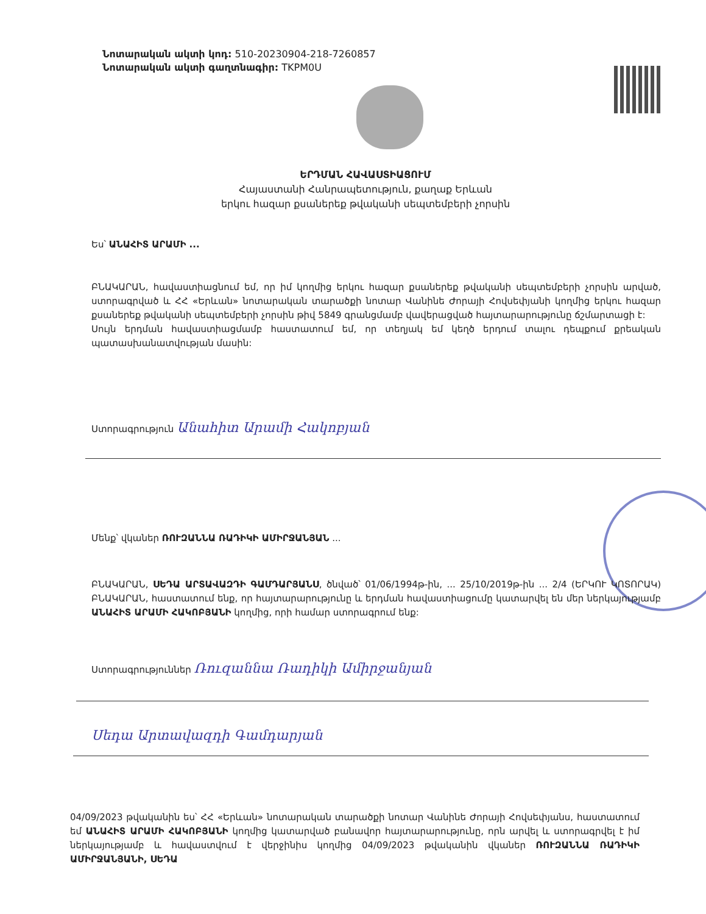Նոտարական ակտի կոդ: 510-20230904-218-7260857
Նոտարական ակտի գաղտնագիր: TKPM0U
ԵՐԴՄԱՆ ՀԱՎԱՍՏԻԱՑՈՒՄ
Հայաստանի Հանրապետություն, քաղաք Երևան
երկու հազար քսաներեք թվականի սեպտեմբերի չորսին
Ես՝ ԱՆԱՀԻՏ ԱՐԱՄԻ ...
ԲՆԱԿԱՐԱՆ, հավաստիացնում եմ, որ իմ կողմից երկու հազար քսաներեք թվականի սեպտեմբերի չորսին արված, ստորագրված և ՀՀ «Երևան» նոտարական տարածքի նոտար Վանինե Ժորայի Հովսեփյանի կողմից երկու հազար քսաներեք թվականի սեպտեմբերի չորսին թիվ 5849 գրանցմամբ վավերացված հայտարարությունը ճշմարտացի է:
Սույն երդման հավաստիացմամբ հաստատում եմ, որ տեղյակ եմ կեղծ երդում տալու դեպքում քրեական պատասխանատվության մասին:
Ստորագրություն Անահիտ Արամի Հակոբյան
Մենք՝ վկաներ ՌՈՒԶԱՆՆԱ ՌԱԴԻԿԻ ԱՄԻՐՋԱՆՅԱՆ ...
ԲՆԱԿԱՐԱՆ, ՍԵԴԱ ԱՐՏԱՎԱԶԴԻ ԳԱՄԴԱՐՅԱՆՍ, ծնված՝ 01/06/1994թ-ին, ... 25/10/2019թ-ին ... 2/4 (ԵՐԿՈՒ ԿՈՏՈՐԱԿ) ԲՆԱԿԱՐԱՆ, հաստատում ենք, որ հայտարարությունը և երդման հավաստիացումը կատարվել են մեր ներկայությամբ ԱՆԱՀԻՏ ԱՐԱՄԻ ՀԱԿՈԲՅԱՆԻ կողմից, որի համար ստորագրում ենք:
Ստորագրություններ Ռուզաննա Ռադիկի Ամիրջանյան
Սեդա Արտավազդի Գամդարյան
04/09/2023 թվականին ես՝ ՀՀ «Երևան» նոտարական տարածքի նոտար Վանինե Ժորայի Հովսեփյանս, հաստատում եմ ԱՆԱՀԻՏ ԱՐԱՄԻ ՀԱԿՈԲՅԱՆԻ կողմից կատարված բանավոր հայտարարությունը, որն արվել և ստորագրվել է իմ ներկայությամբ և հավաստվում է վերջինիս կողմից 04/09/2023 թվականին վկաներ ՌՈՒԶԱՆՆԱ ՌԱԴԻԿԻ ԱՄԻՐՋԱՆՅԱՆԻ, ՍԵԴԱ